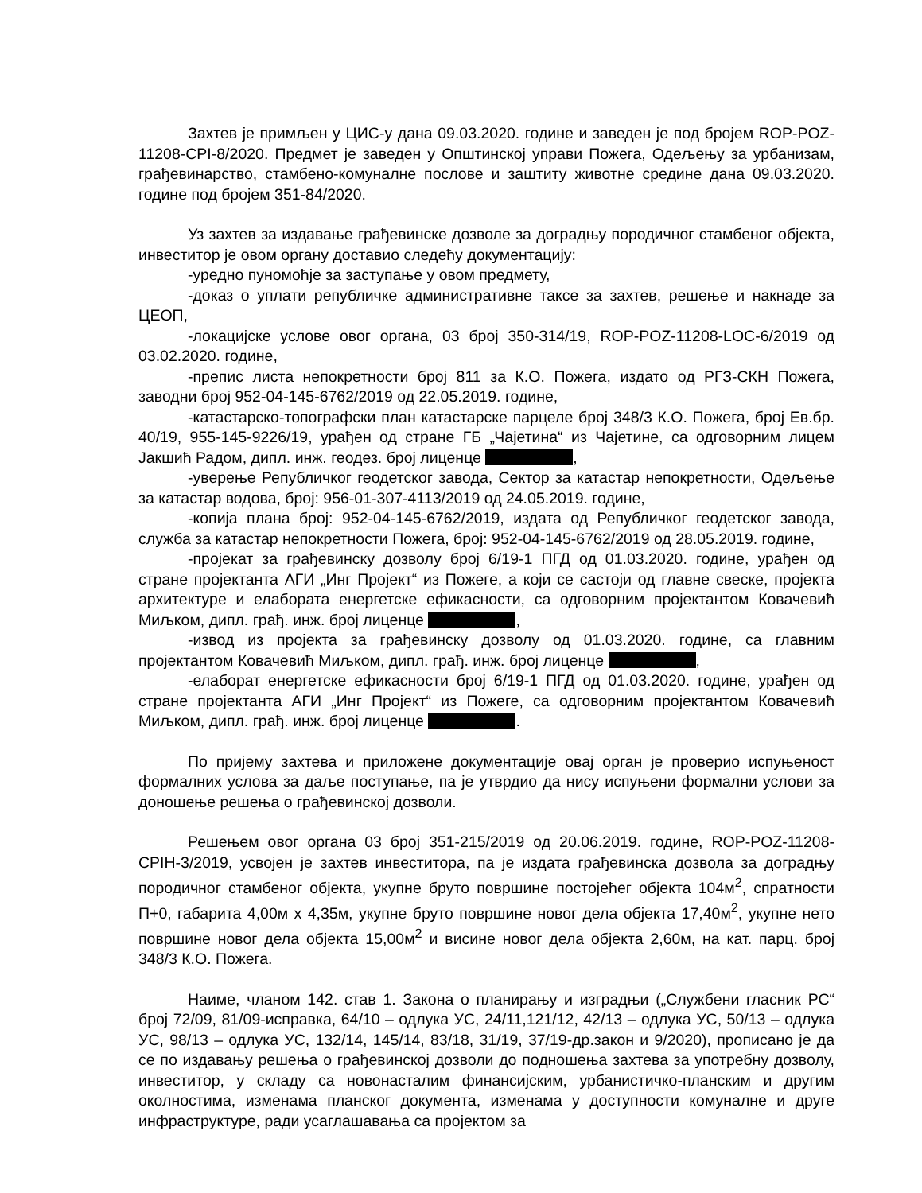Захтев је примљен у ЦИС-у дана 09.03.2020. године и заведен је под бројем ROP-POZ-11208-CPI-8/2020. Предмет је заведен у Општинској управи Пожега, Одељењу за урбанизам, грађевинарство, стамбено-комуналне послове и заштиту животне средине дана 09.03.2020. године под бројем 351-84/2020.
Уз захтев за издавање грађевинске дозволе за доградњу породичног стамбеног објекта, инвеститор је овом органу доставио следећу документацију:
-уредно пуномоћје за заступање у овом предмету,
-доказ о уплати републичке административне таксе за захтев, решење и накнаде за ЦЕОП,
-локацијске услове овог органа, 03 број 350-314/19, ROP-POZ-11208-LOC-6/2019 од 03.02.2020. године,
-препис листа непокретности број 811 за К.О. Пожега, издато од РГЗ-СКН Пожега, заводни број 952-04-145-6762/2019 од 22.05.2019. године,
-катастарско-топографски план катастарске парцеле број 348/3 К.О. Пожега, број Ев.бр. 40/19, 955-145-9226/19, урађен од стране ГБ „Чајетина“ из Чајетине, са одговорним лицем Јакшић Радом, дипл. инж. геодез. број лиценце ,
-уверење Републичког геодетског завода, Сектор за катастар непокретности, Одељење за катастар водова, број: 956-01-307-4113/2019 од 24.05.2019. године,
-копија плана број: 952-04-145-6762/2019, издата од Републичког геодетског завода, служба за катастар непокретности Пожега, број: 952-04-145-6762/2019 од 28.05.2019. године,
-пројекат за грађевинску дозволу број 6/19-1 ПГД од 01.03.2020. године, урађен од стране пројектанта АГИ „Инг Пројект“ из Пожеге, а који се састоји од главне свеске, пројекта архитектуре и елабората енергетске ефикасности, са одговорним пројектантом Ковачевић Миљком, дипл. грађ. инж. број лиценце ,
-извод из пројекта за грађевинску дозволу од 01.03.2020. године, са главним пројектантом Ковачевић Миљком, дипл. грађ. инж. број лиценце ,
-елаборат енергетске ефикасности број 6/19-1 ПГД од 01.03.2020. године, урађен од стране пројектанта АГИ „Инг Пројект“ из Пожеге, са одговорним пројектантом Ковачевић Миљком, дипл. грађ. инж. број лиценце .
По пријему захтева и приложене документације овај орган је проверио испуњеност формалних услова за даље поступање, па је утврдио да нису испуњени формални услови за доношење решења о грађевинској дозволи.
Решењем овог органа 03 број 351-215/2019 од 20.06.2019. године, ROP-POZ-11208-CPIH-3/2019, усвојен је захтев инвеститора, па је издата грађевинска дозвола за доградњу породичног стамбеног објекта, укупне бруто површине постојећег објекта 104м<sup>2</sup>, спратности П+0, габарита 4,00м х 4,35м, укупне бруто површине новог дела објекта 17,40м<sup>2</sup>, укупне нето површине новог дела објекта 15,00м<sup>2</sup> и висине новог дела објекта 2,60м, на кат. парц. број 348/3 К.О. Пожега.
Наиме, чланом 142. став 1. Закона о планирању и изградњи („Службени гласник РС“ број 72/09, 81/09-исправка, 64/10 – одлука УС, 24/11,121/12, 42/13 – одлука УС, 50/13 – одлука УС, 98/13 – одлука УС, 132/14, 145/14, 83/18, 31/19, 37/19-др.закон и 9/2020), прописано је да се по издавању решења о грађевинској дозволи до подношења захтева за употребну дозволу, инвеститор, у складу са новонасталим финансијским, урбанистичко-планским и другим околностима, изменама планског документа, изменама у доступности комуналне и друге инфраструктуре, ради усаглашавања са пројектом за